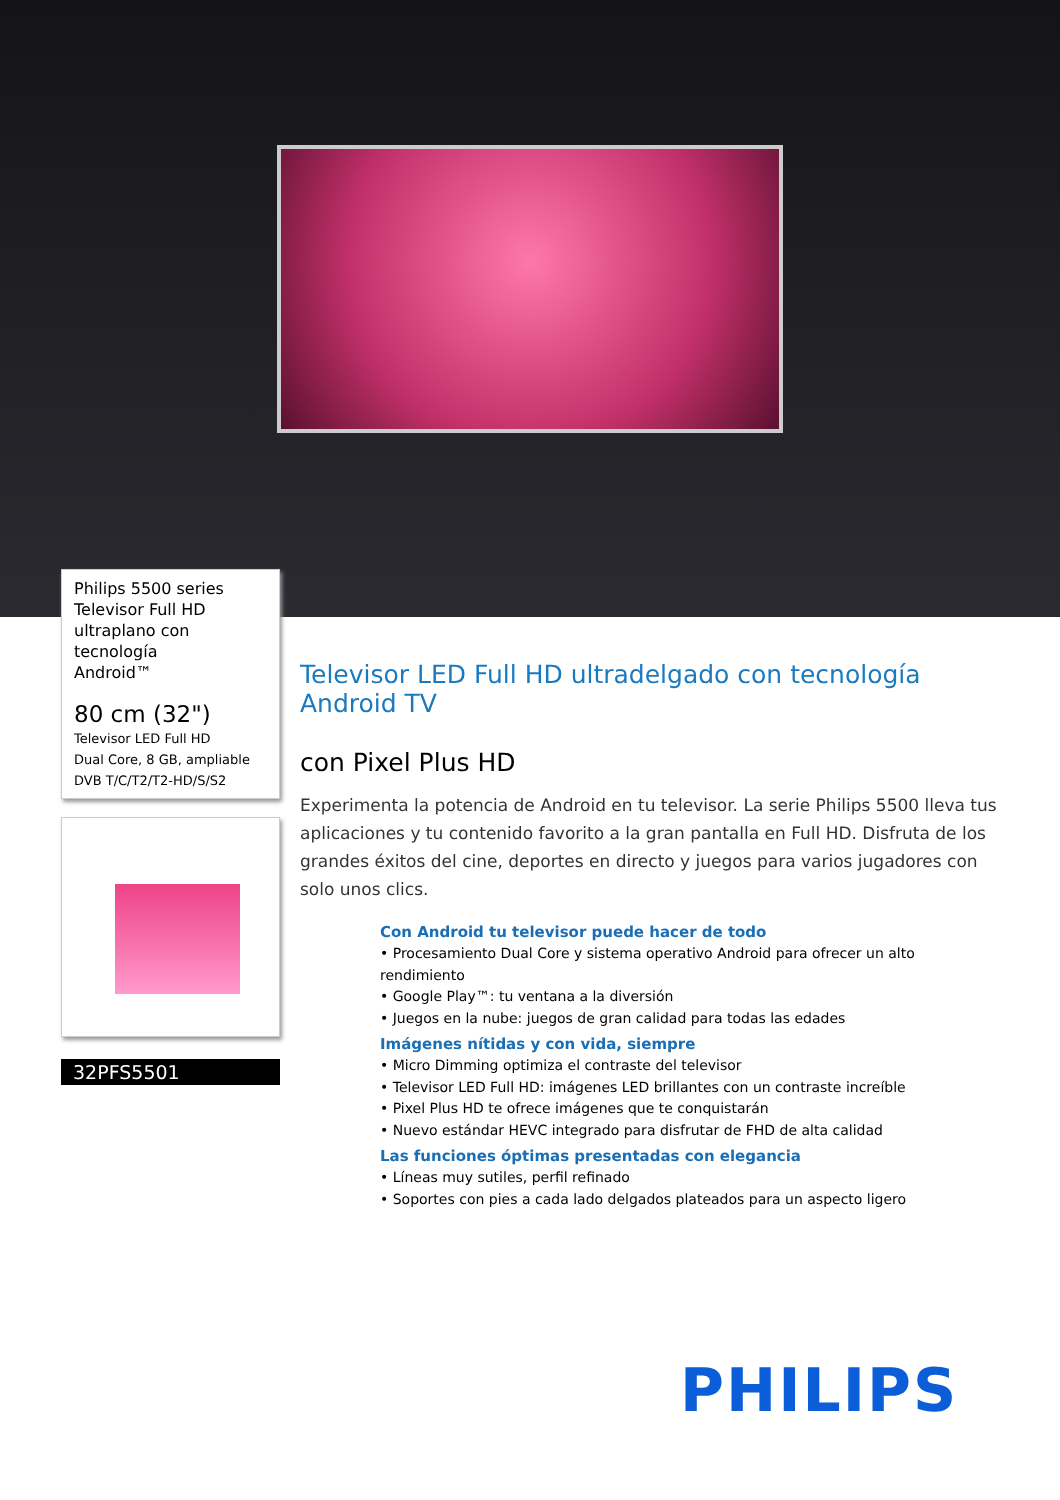Philips 5500 series
Televisor Full HD
ultraplano con tecnología
Android™
80 cm (32")
Televisor LED Full HD
Dual Core, 8 GB, ampliable
DVB T/C/T2/T2-HD/S/S2
32PFS5501
Televisor LED Full HD ultradelgado con tecnología Android TV
con Pixel Plus HD
Experimenta la potencia de Android en tu televisor. La serie Philips 5500 lleva tus aplicaciones y tu contenido favorito a la gran pantalla en Full HD. Disfruta de los grandes éxitos del cine, deportes en directo y juegos para varios jugadores con solo unos clics.
Con Android tu televisor puede hacer de todo
• Procesamiento Dual Core y sistema operativo Android para ofrecer un alto rendimiento
• Google Play™: tu ventana a la diversión
• Juegos en la nube: juegos de gran calidad para todas las edades
Imágenes nítidas y con vida, siempre
• Micro Dimming optimiza el contraste del televisor
• Televisor LED Full HD: imágenes LED brillantes con un contraste increíble
• Pixel Plus HD te ofrece imágenes que te conquistarán
• Nuevo estándar HEVC integrado para disfrutar de FHD de alta calidad
Las funciones óptimas presentadas con elegancia
• Líneas muy sutiles, perfil refinado
• Soportes con pies a cada lado delgados plateados para un aspecto ligero
PHILIPS